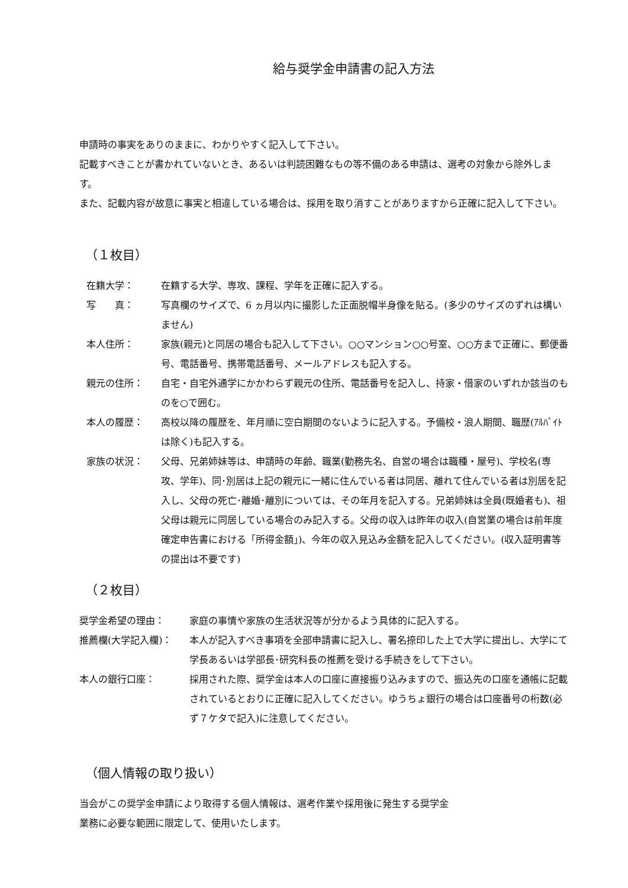給与奨学金申請書の記入方法
申請時の事実をありのままに、わかりやすく記入して下さい。
記載すべきことが書かれていないとき、あるいは判読困難なもの等不備のある申請は、選考の対象から除外します。
また、記載内容が故意に事実と相違している場合は、採用を取り消すことがありますから正確に記入して下さい。
（１枚目）
在籍大学： 在籍する大学、専攻、課程、学年を正確に記入する。
写　　真： 写真欄のサイズで、6 ヵ月以内に撮影した正面脱帽半身像を貼る。(多少のサイズのずれは構いません)
本人住所： 家族(親元)と同居の場合も記入して下さい。○○マンション○○号室、○○方まで正確に、郵便番号、電話番号、携帯電話番号、メールアドレスも記入する。
親元の住所： 自宅・自宅外通学にかかわらず親元の住所、電話番号を記入し、持家・借家のいずれか該当のものを○で囲む。
本人の履歴： 高校以降の履歴を、年月順に空白期間のないように記入する。予備校・浪人期間、職歴(ｱﾙﾊﾞｲﾄは除く)も記入する。
家族の状況： 父母、兄弟姉妹等は、申請時の年齢、職業(勤務先名、自営の場合は職種・屋号)、学校名(専攻、学年)、同･別居は上記の親元に一緒に住んでいる者は同居、離れて住んでいる者は別居を記入し、父母の死亡･離婚･離別については、その年月を記入する。兄弟姉妹は全員(既婚者も)、祖父母は親元に同居している場合のみ記入する。父母の収入は昨年の収入(自営業の場合は前年度確定申告書における「所得金額」)、今年の収入見込み金額を記入してください。(収入証明書等の提出は不要です)
（２枚目）
奨学金希望の理由： 家庭の事情や家族の生活状況等が分かるよう具体的に記入する。
推薦欄(大学記入欄)： 本人が記入すべき事項を全部申請書に記入し、署名捺印した上で大学に提出し、大学にて学長あるいは学部長･研究科長の推薦を受ける手続きをして下さい。
本人の銀行口座： 採用された際、奨学金は本人の口座に直接振り込みますので、振込先の口座を通帳に記載されているとおりに正確に記入してください。ゆうちょ銀行の場合は口座番号の桁数(必ず７ケタで記入)に注意してください。
（個人情報の取り扱い）
当会がこの奨学金申請により取得する個人情報は、選考作業や採用後に発生する奨学金
業務に必要な範囲に限定して、使用いたします。